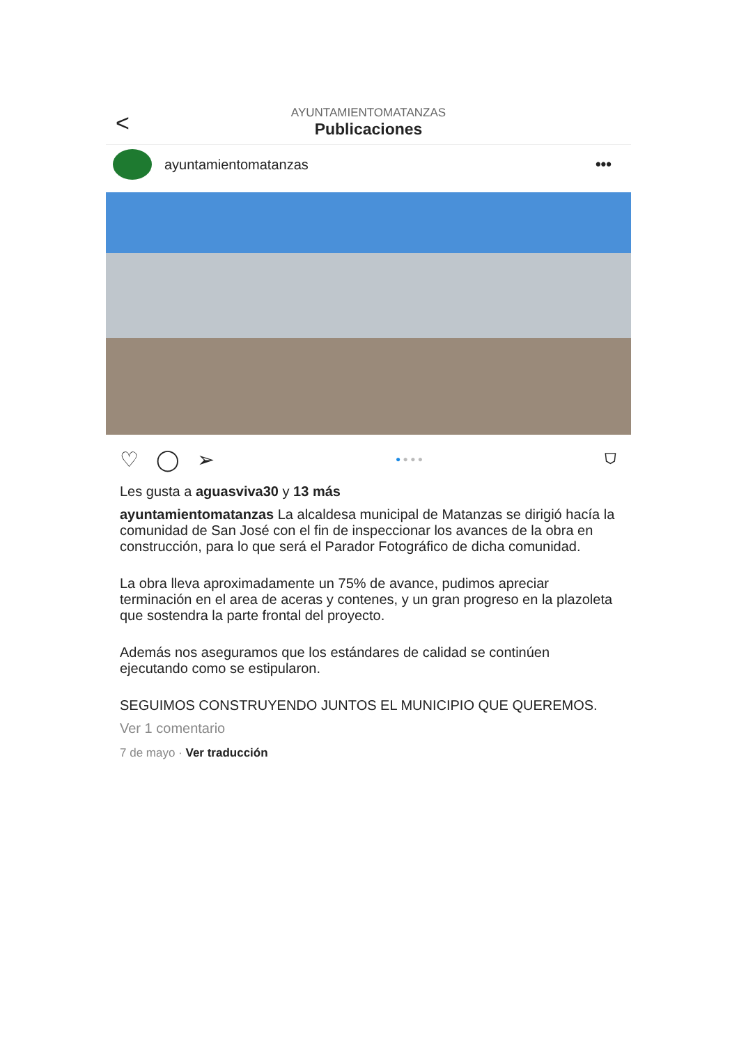<
AYUNTAMIENTOMATANZAS
Publicaciones
ayuntamientomatanzas •••
♡ ◯ ➢ ● ● ● ● ⛉
Les gusta a aguasviva30 y 13 más
ayuntamientomatanzas La alcaldesa municipal de Matanzas se dirigió hacía la comunidad de San José con el fin de inspeccionar los avances de la obra en construcción, para lo que será el Parador Fotográfico de dicha comunidad.
La obra lleva aproximadamente un 75% de avance, pudimos apreciar terminación en el area de aceras y contenes, y un gran progreso en la plazoleta que sostendra la parte frontal del proyecto.
Además nos aseguramos que los estándares de calidad se continúen ejecutando como se estipularon.
SEGUIMOS CONSTRUYENDO JUNTOS EL MUNICIPIO QUE QUEREMOS.
Ver 1 comentario
7 de mayo · Ver traducción